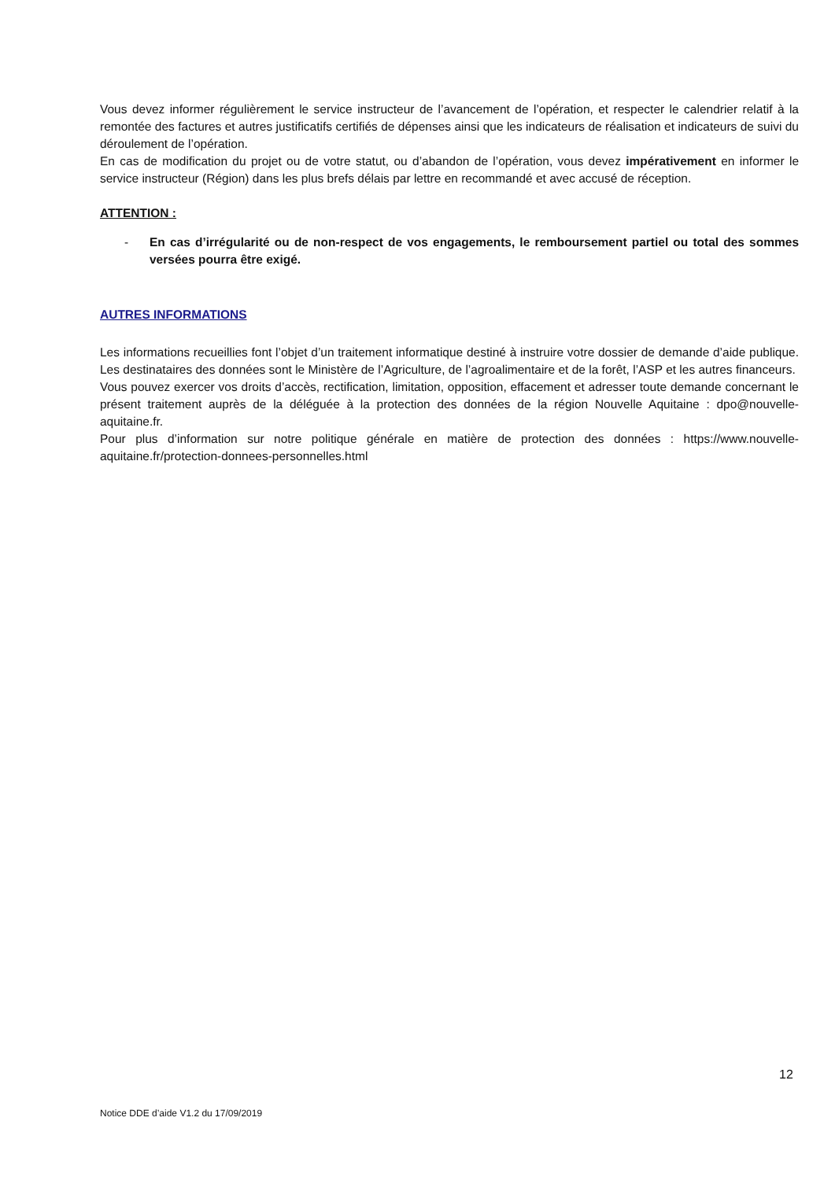Vous devez informer régulièrement le service instructeur de l’avancement de l’opération, et respecter le calendrier relatif à la remontée des factures et autres justificatifs certifiés de dépenses ainsi que les indicateurs de réalisation et indicateurs de suivi du déroulement de l’opération.
En cas de modification du projet ou de votre statut, ou d’abandon de l’opération, vous devez impérativement en informer le service instructeur (Région) dans les plus brefs délais par lettre en recommandé et avec accusé de réception.
ATTENTION :
- En cas d’irrégularité ou de non-respect de vos engagements, le remboursement partiel ou total des sommes versées pourra être exigé.
AUTRES INFORMATIONS
Les informations recueillies font l’objet d’un traitement informatique destiné à instruire votre dossier de demande d’aide publique. Les destinataires des données sont le Ministère de l’Agriculture, de l’agroalimentaire et de la forêt, l’ASP et les autres financeurs.
Vous pouvez exercer vos droits d’accès, rectification, limitation, opposition, effacement et adresser toute demande concernant le présent traitement auprès de la déléguée à la protection des données de la région Nouvelle Aquitaine : dpo@nouvelle-aquitaine.fr.
Pour plus d’information sur notre politique générale en matière de protection des données : https://www.nouvelle-aquitaine.fr/protection-donnees-personnelles.html
12
Notice DDE d’aide V1.2 du 17/09/2019